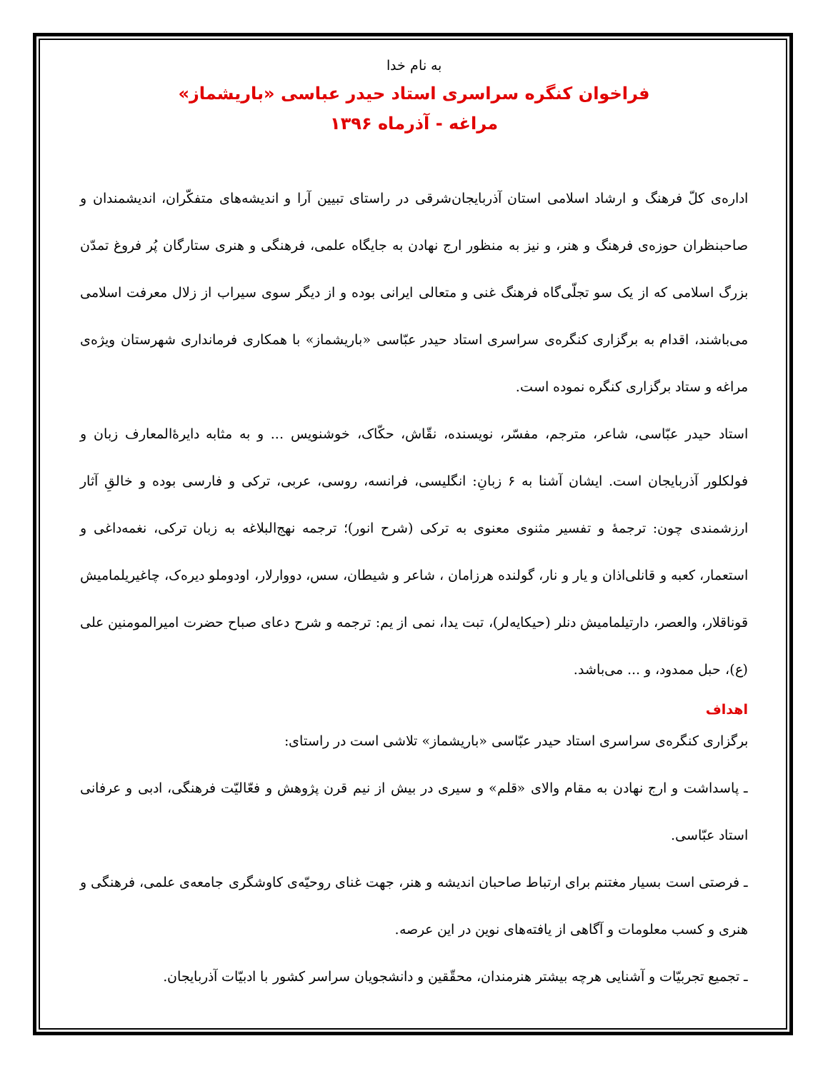به نام خدا
فراخوان کنگره سراسری استاد حیدر عباسی «باریشماز»
مراغه - آذرماه ۱۳۹۶
اداره‌ی کلّ فرهنگ و ارشاد اسلامی استان آذربایجان‌شرقی در راستای تبیین آرا و اندیشه‌های متفکّران، اندیشمندان و صاحبنظران حوزه‌ی فرهنگ و هنر، و نیز به منظور ارج نهادن به جایگاه علمی، فرهنگی و هنری ستارگان پُر فروغ تمدّن بزرگ اسلامی که از یک سو تجلّی‌گاه فرهنگ غنی و متعالی ایرانی بوده و از دیگر سوی سیراب از زلال معرفت اسلامی می‌باشند، اقدام به برگزاری کنگره‌ی سراسری استاد حیدر عبّاسی «باریشماز» با همکاری فرمانداری شهرستان ویژه‌ی مراغه و ستاد برگزاری کنگره نموده است.
استاد حیدر عبّاسی، شاعر، مترجم، مفسّر، نویسنده، نقّاش، حکّاک، خوشنویس ... و به مثابه دایرهٔ‌المعارف زبان و فولکلور آذربایجان است. ایشان آشنا به ۶ زبانِ: انگلیسی، فرانسه، روسی، عربی، ترکی و فارسی بوده و خالقِ آثار ارزشمندی چون: ترجمهٔ و تفسیر مثنوی معنوی به ترکی (شرح انور)؛ ترجمه نهج‌البلاغه به زبان ترکی، نغمه‌داغی و استعمار، کعبه و قانلی‌اذان و یار و نار، گولنده هرزامان ، شاعر و شیطان، سس، دووارلار، اودوملو دیره‌ک، چاغیریلمامیش قوناقلار، والعصر، دارتیلمامیش دنلر (حیکایه‌لر)، تبت یدا، نمی از یم: ترجمه و شرح دعای صباح حضرت امیرالمومنین علی (ع)، حبل ممدود، و ... می‌باشد.
اهداف
برگزاری کنگره‌ی سراسری استاد حیدر عبّاسی «باریشماز» تلاشی است در راستای:
ـ پاسداشت و ارج نهادن به مقام والای «قلم» و سیری در بیش از نیم قرن پژوهش و فعّالیّت فرهنگی، ادبی و عرفانی استاد عبّاسی.
ـ فرصتی است بسیار مغتنم برای ارتباط صاحبان اندیشه و هنر، جهت غنای روحیّه‌ی کاوشگری جامعه‌ی علمی، فرهنگی و هنری و کسب معلومات و آگاهی از یافته‌های نوین در این عرصه.
ـ تجمیع تجربیّات و آشنایی هرچه بیشتر هنرمندان، محقّقین و دانشجویان سراسر کشور با ادبیّات آذربایجان.